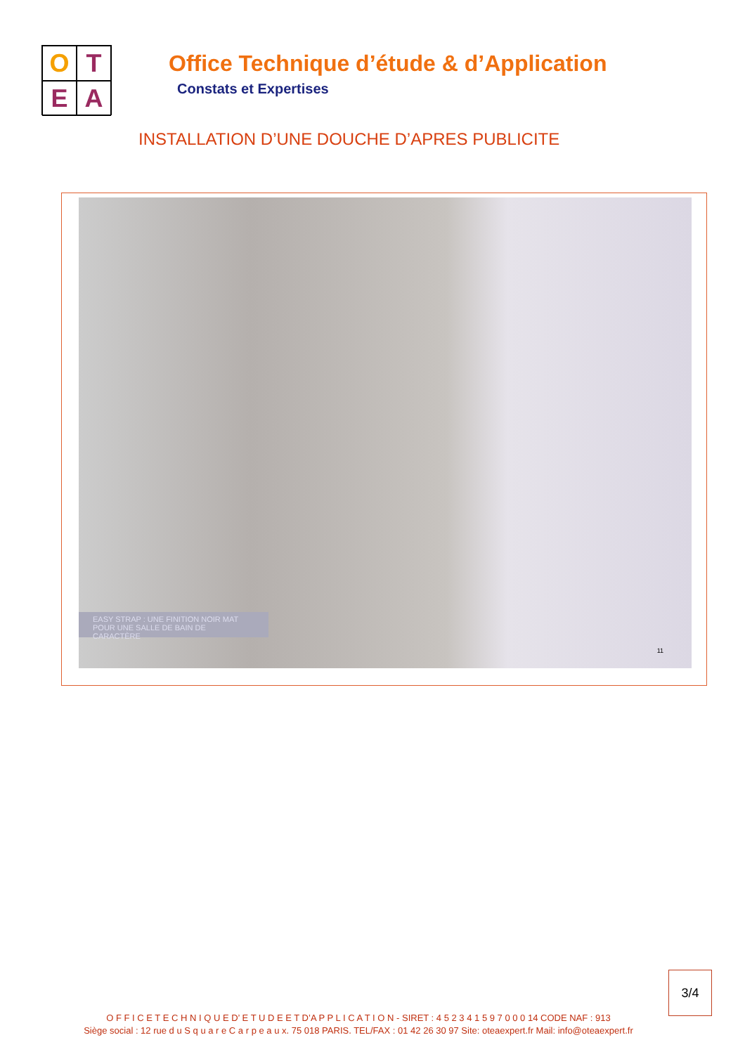O
T
E
A
Office Technique d’étude & d’Application
Constats et Expertises
INSTALLATION D’UNE DOUCHE D’APRES PUBLICITE
EASY STRAP : UNE FINITION NOIR MAT POUR UNE SALLE DE BAIN DE CARACTÈRE
11
3/4
O F F I C E T E C H N I Q U E D’ E T U D E E T D’A P P L I C A T I O N - SIRET : 4 5 2 3 4 1 5 9 7 0 0 0 14 CODE NAF : 913
Siège social : 12 rue d u S q u a r e C a r p e a u x. 75 018 PARIS. TEL/FAX : 01 42 26 30 97 Site: oteaexpert.fr Mail: info@oteaexpert.fr